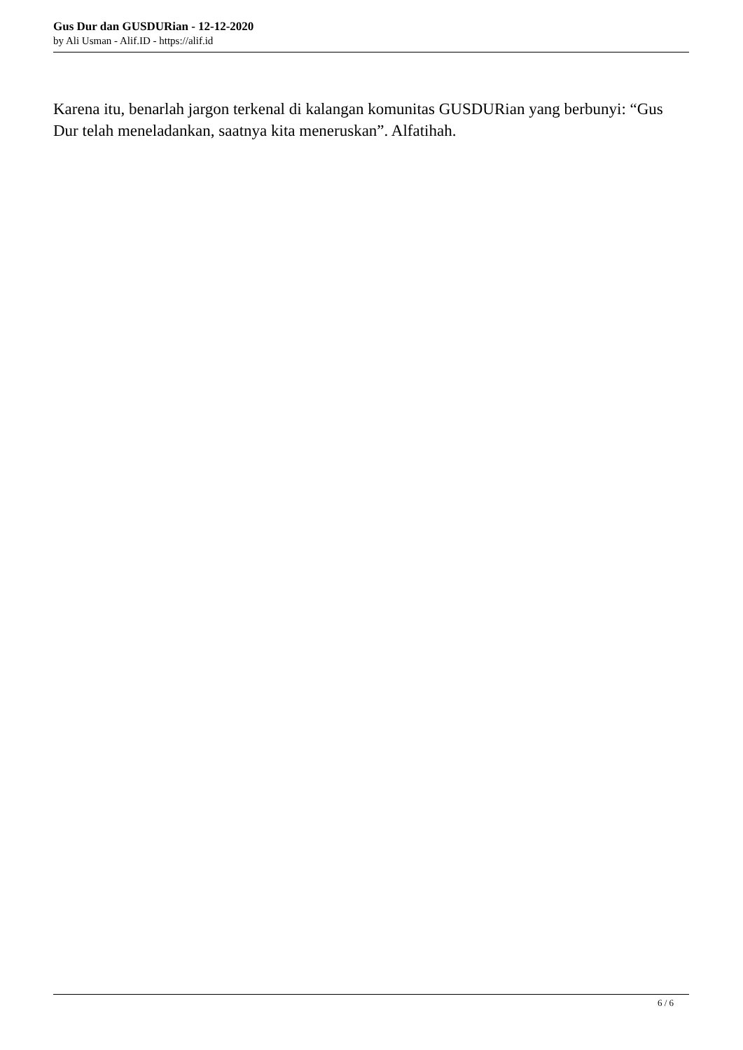Gus Dur dan GUSDURian - 12-12-2020
by Ali Usman - Alif.ID - https://alif.id
Karena itu, benarlah jargon terkenal di kalangan komunitas GUSDURian yang berbunyi: “Gus Dur telah meneladankan, saatnya kita meneruskan”. Alfatihah.
6 / 6